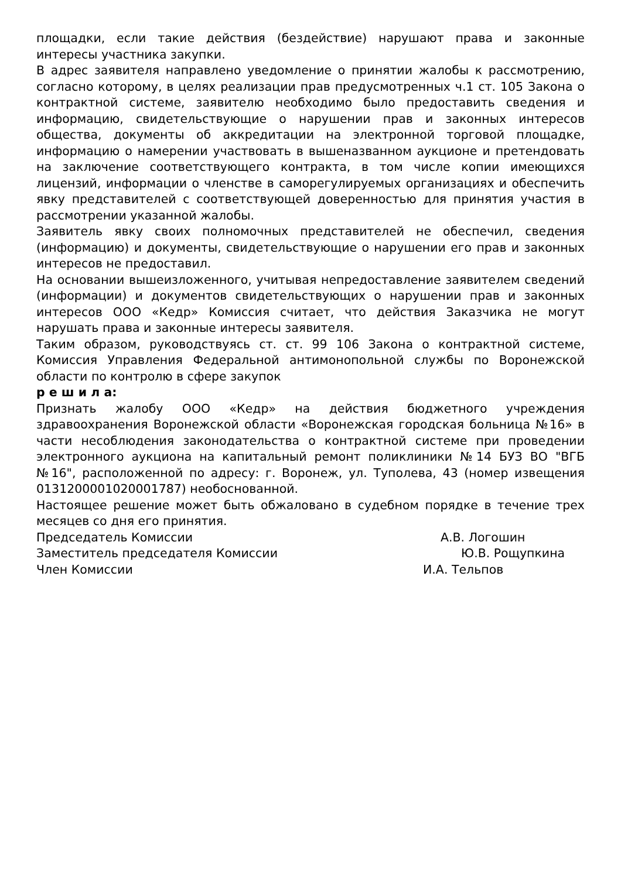площадки, если такие действия (бездействие) нарушают права и законные интересы участника закупки.
В адрес заявителя направлено уведомление о принятии жалобы к рассмотрению, согласно которому, в целях реализации прав предусмотренных ч.1 ст. 105 Закона о контрактной системе, заявителю необходимо было предоставить сведения и информацию, свидетельствующие о нарушении прав и законных интересов общества, документы об аккредитации на электронной торговой площадке, информацию о намерении участвовать в вышеназванном аукционе и претендовать на заключение соответствующего контракта, в том числе копии имеющихся лицензий, информации о членстве в саморегулируемых организациях и обеспечить явку представителей с соответствующей доверенностью для принятия участия в рассмотрении указанной жалобы.
Заявитель явку своих полномочных представителей не обеспечил, сведения (информацию) и документы, свидетельствующие о нарушении его прав и законных интересов не предоставил.
На основании вышеизложенного, учитывая непредоставление заявителем сведений (информации) и документов свидетельствующих о нарушении прав и законных интересов ООО «Кедр» Комиссия считает, что действия Заказчика не могут нарушать права и законные интересы заявителя.
Таким образом, руководствуясь ст. ст. 99 106 Закона о контрактной системе, Комиссия Управления Федеральной антимонопольной службы по Воронежской области по контролю в сфере закупок
р е ш и л а:
Признать жалобу ООО «Кедр» на действия бюджетного учреждения здравоохранения Воронежской области «Воронежская городская больница №16» в части несоблюдения законодательства о контрактной системе при проведении электронного аукциона на капитальный ремонт поликлиники №14 БУЗ ВО "ВГБ №16", расположенной по адресу: г. Воронеж, ул. Туполева, 43 (номер извещения 0131200001020001787) необоснованной.
Настоящее решение может быть обжаловано в судебном порядке в течение трех месяцев со дня его принятия.
Председатель Комиссии А.В. Логошин
Заместитель председателя Комиссии Ю.В. Рощупкина
Член Комиссии И.А. Тельпов